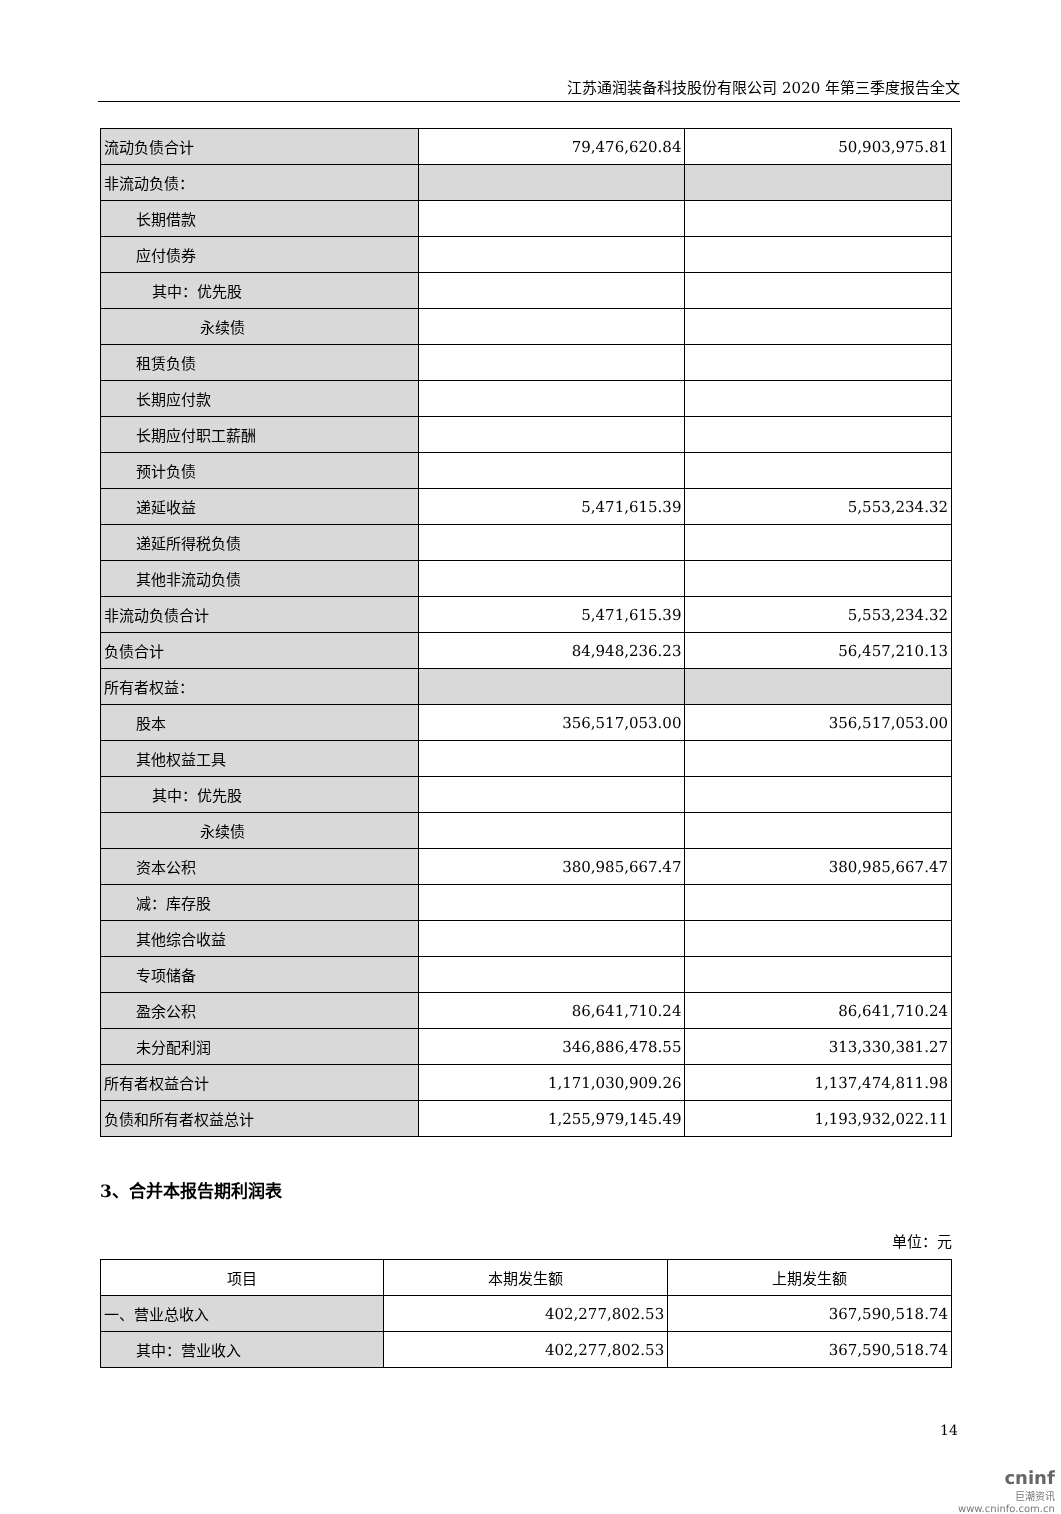江苏通润装备科技股份有限公司 2020 年第三季度报告全文
| 流动负债合计 | 79,476,620.84 | 50,903,975.81 |
| 非流动负债： | | |
| 长期借款 | | |
| 应付债券 | | |
| 其中：优先股 | | |
| 永续债 | | |
| 租赁负债 | | |
| 长期应付款 | | |
| 长期应付职工薪酬 | | |
| 预计负债 | | |
| 递延收益 | 5,471,615.39 | 5,553,234.32 |
| 递延所得税负债 | | |
| 其他非流动负债 | | |
| 非流动负债合计 | 5,471,615.39 | 5,553,234.32 |
| 负债合计 | 84,948,236.23 | 56,457,210.13 |
| 所有者权益： | | |
| 股本 | 356,517,053.00 | 356,517,053.00 |
| 其他权益工具 | | |
| 其中：优先股 | | |
| 永续债 | | |
| 资本公积 | 380,985,667.47 | 380,985,667.47 |
| 减：库存股 | | |
| 其他综合收益 | | |
| 专项储备 | | |
| 盈余公积 | 86,641,710.24 | 86,641,710.24 |
| 未分配利润 | 346,886,478.55 | 313,330,381.27 |
| 所有者权益合计 | 1,171,030,909.26 | 1,137,474,811.98 |
| 负债和所有者权益总计 | 1,255,979,145.49 | 1,193,932,022.11 |
3、合并本报告期利润表
单位：元
| 项目 | 本期发生额 | 上期发生额 |
| --- | --- | --- |
| 一、营业总收入 | 402,277,802.53 | 367,590,518.74 |
| 其中：营业收入 | 402,277,802.53 | 367,590,518.74 |
14
cninf
巨潮资讯
www.cninfo.com.cn